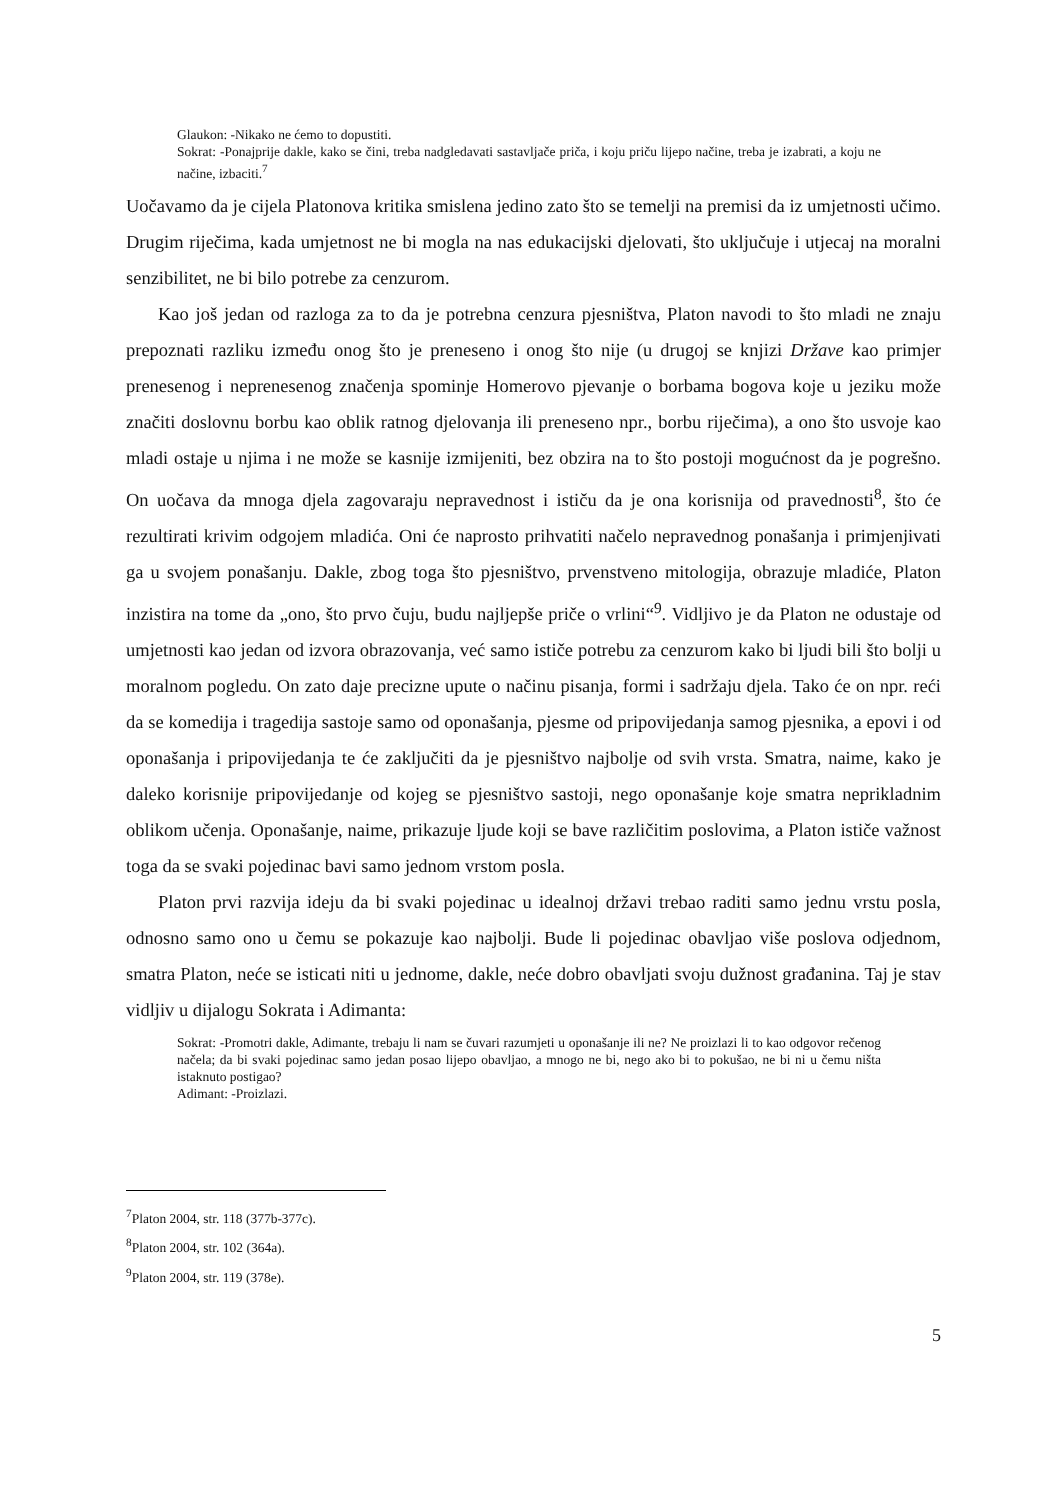Glaukon: -Nikako ne ćemo to dopustiti.
Sokrat: -Ponajprije dakle, kako se čini, treba nadgledavati sastavljače priča, i koju priču lijepo načine, treba je izabrati, a koju ne načine, izbaciti.<sup>7</sup>
Uočavamo da je cijela Platonova kritika smislena jedino zato što se temelji na premisi da iz umjetnosti učimo. Drugim riječima, kada umjetnost ne bi mogla na nas edukacijski djelovati, što uključuje i utjecaj na moralni senzibilitet, ne bi bilo potrebe za cenzurom.
Kao još jedan od razloga za to da je potrebna cenzura pjesništva, Platon navodi to što mladi ne znaju prepoznati razliku između onog što je preneseno i onog što nije (u drugoj se knjizi Države kao primjer prenesenog i neprenesenog značenja spominje Homerovo pjevanje o borbama bogova koje u jeziku može značiti doslovnu borbu kao oblik ratnog djelovanja ili preneseno npr., borbu riječima), a ono što usvoje kao mladi ostaje u njima i ne može se kasnije izmijeniti, bez obzira na to što postoji mogućnost da je pogrešno. On uočava da mnoga djela zagovaraju nepravednost i ističu da je ona korisnija od pravednosti<sup>8</sup>, što će rezultirati krivim odgojem mladića. Oni će naprosto prihvatiti načelo nepravednog ponašanja i primjenjivati ga u svojem ponašanju. Dakle, zbog toga što pjesništvo, prvenstveno mitologija, obrazuje mladiće, Platon inzistira na tome da „ono, što prvo čuju, budu najljepše priče o vrlini“<sup>9</sup>. Vidljivo je da Platon ne odustaje od umjetnosti kao jedan od izvora obrazovanja, već samo ističe potrebu za cenzurom kako bi ljudi bili što bolji u moralnom pogledu. On zato daje precizne upute o načinu pisanja, formi i sadržaju djela. Tako će on npr. reći da se komedija i tragedija sastoje samo od oponašanja, pjesme od pripovijedanja samog pjesnika, a epovi i od oponašanja i pripovijedanja te će zaključiti da je pjesništvo najbolje od svih vrsta. Smatra, naime, kako je daleko korisnije pripovijedanje od kojeg se pjesništvo sastoji, nego oponašanje koje smatra neprikladnim oblikom učenja. Oponašanje, naime, prikazuje ljude koji se bave različitim poslovima, a Platon ističe važnost toga da se svaki pojedinac bavi samo jednom vrstom posla.
Platon prvi razvija ideju da bi svaki pojedinac u idealnoj državi trebao raditi samo jednu vrstu posla, odnosno samo ono u čemu se pokazuje kao najbolji. Bude li pojedinac obavljao više poslova odjednom, smatra Platon, neće se isticati niti u jednome, dakle, neće dobro obavljati svoju dužnost građanina. Taj je stav vidljiv u dijalogu Sokrata i Adimanta:
Sokrat: -Promotri dakle, Adimante, trebaju li nam se čuvari razumjeti u oponašanje ili ne? Ne proizlazi li to kao odgovor rečenog načela; da bi svaki pojedinac samo jedan posao lijepo obavljao, a mnogo ne bi, nego ako bi to pokušao, ne bi ni u čemu ništa istaknuto postigao?
Adimant: -Proizlazi.
<sup>7</sup> Platon 2004, str. 118 (377b-377c).
<sup>8</sup> Platon 2004, str. 102 (364a).
<sup>9</sup> Platon 2004, str. 119 (378e).
5